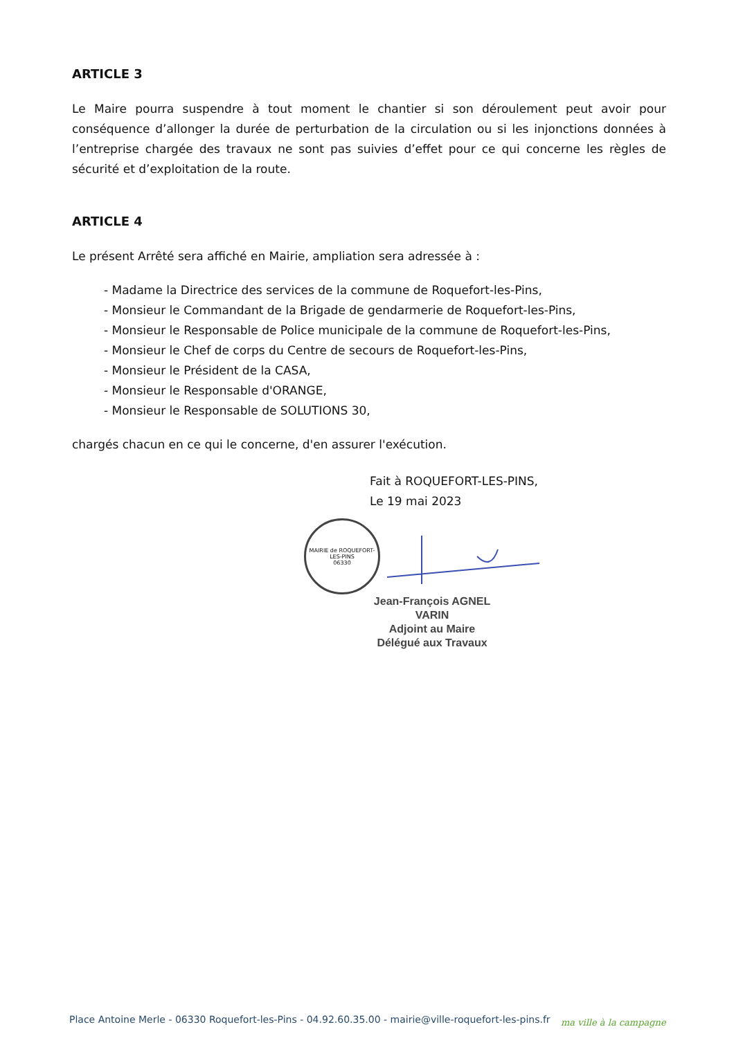ARTICLE 3
Le Maire pourra suspendre à tout moment le chantier si son déroulement peut avoir pour conséquence d’allonger la durée de perturbation de la circulation ou si les injonctions données à l’entreprise chargée des travaux ne sont pas suivies d’effet pour ce qui concerne les règles de sécurité et d’exploitation de la route.
ARTICLE 4
Le présent Arrêté sera affiché en Mairie, ampliation sera adressée à :
- Madame la Directrice des services de la commune de Roquefort-les-Pins,
- Monsieur le Commandant de la Brigade de gendarmerie de Roquefort-les-Pins,
- Monsieur le Responsable de Police municipale de la commune de Roquefort-les-Pins,
- Monsieur le Chef de corps du Centre de secours de Roquefort-les-Pins,
- Monsieur le Président de la CASA,
- Monsieur le Responsable d'ORANGE,
- Monsieur le Responsable de SOLUTIONS 30,
chargés chacun en ce qui le concerne, d'en assurer l'exécution.
Fait à ROQUEFORT-LES-PINS,
Le 19 mai 2023
MAIRIE de ROQUEFORT-LES-PINS
06330
Jean-François AGNEL VARIN
Adjoint au Maire
Délégué aux Travaux
Place Antoine Merle - 06330 Roquefort-les-Pins - 04.92.60.35.00 - mairie@ville-roquefort-les-pins.fr
ma ville à la campagne